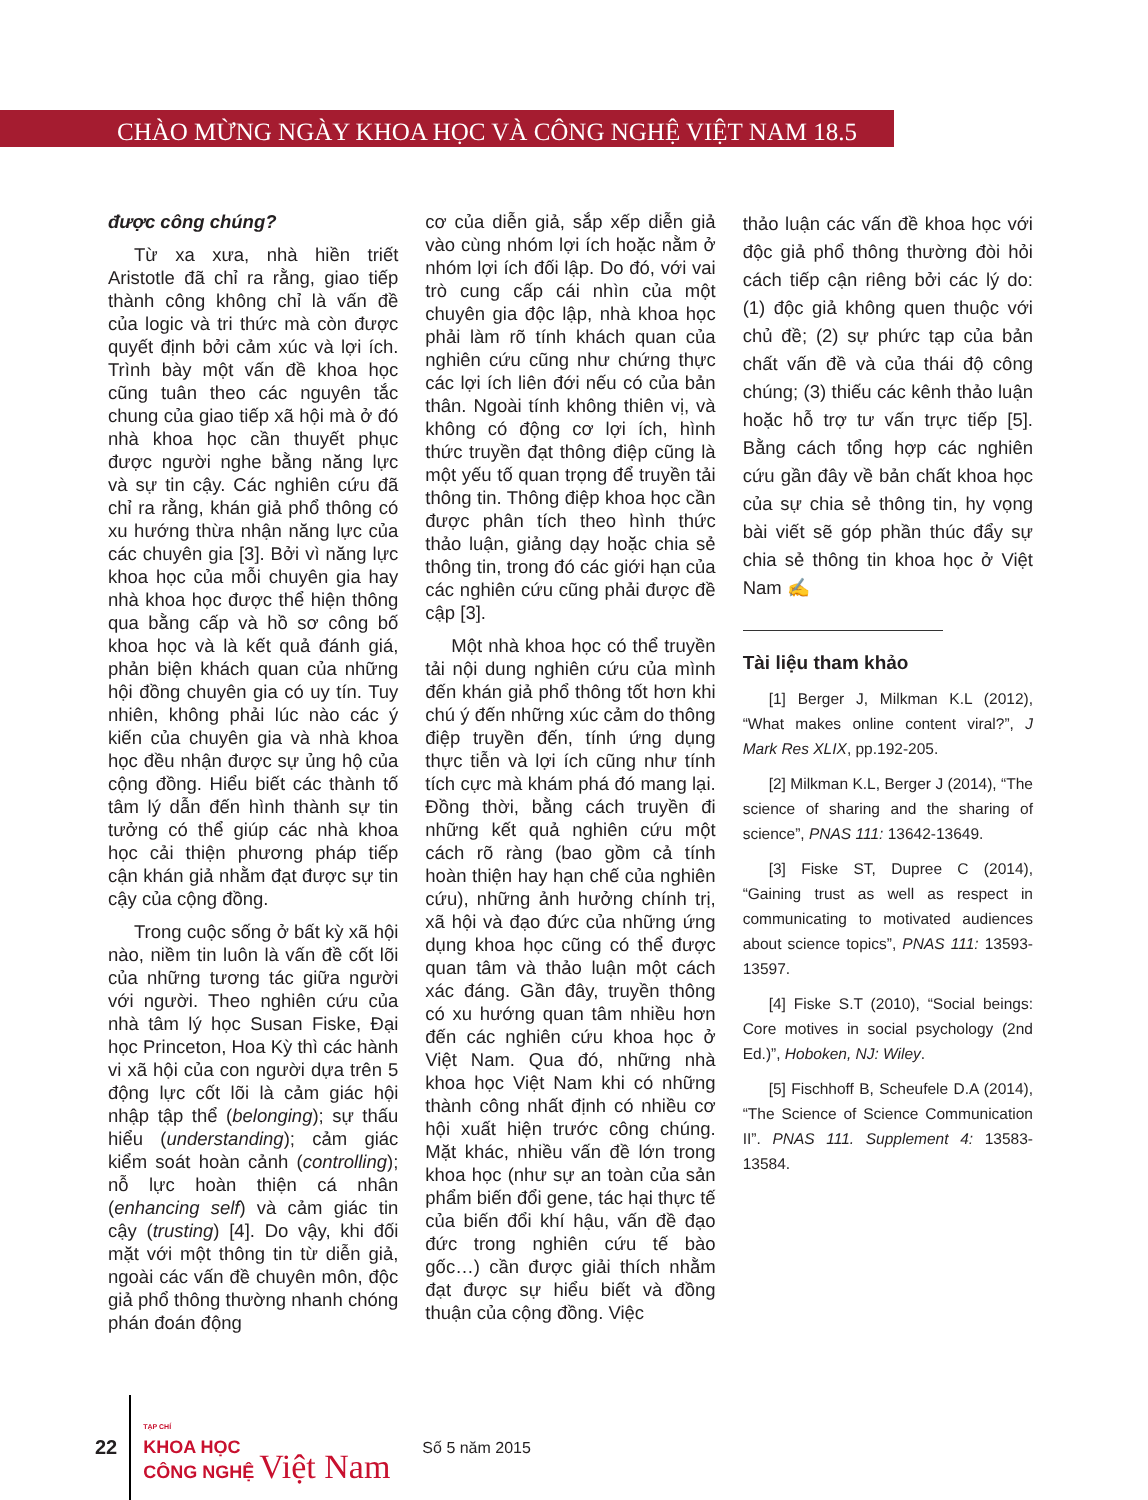CHÀO MỪNG NGÀY KHOA HỌC VÀ CÔNG NGHỆ VIỆT NAM 18.5
được công chúng?
Từ xa xưa, nhà hiền triết Aristotle đã chỉ ra rằng, giao tiếp thành công không chỉ là vấn đề của logic và tri thức mà còn được quyết định bởi cảm xúc và lợi ích. Trình bày một vấn đề khoa học cũng tuân theo các nguyên tắc chung của giao tiếp xã hội mà ở đó nhà khoa học cần thuyết phục được người nghe bằng năng lực và sự tin cậy. Các nghiên cứu đã chỉ ra rằng, khán giả phổ thông có xu hướng thừa nhận năng lực của các chuyên gia [3]. Bởi vì năng lực khoa học của mỗi chuyên gia hay nhà khoa học được thể hiện thông qua bằng cấp và hồ sơ công bố khoa học và là kết quả đánh giá, phản biện khách quan của những hội đồng chuyên gia có uy tín. Tuy nhiên, không phải lúc nào các ý kiến của chuyên gia và nhà khoa học đều nhận được sự ủng hộ của cộng đồng. Hiểu biết các thành tố tâm lý dẫn đến hình thành sự tin tưởng có thể giúp các nhà khoa học cải thiện phương pháp tiếp cận khán giả nhằm đạt được sự tin cậy của cộng đồng.
Trong cuộc sống ở bất kỳ xã hội nào, niềm tin luôn là vấn đề cốt lõi của những tương tác giữa người với người. Theo nghiên cứu của nhà tâm lý học Susan Fiske, Đại học Princeton, Hoa Kỳ thì các hành vi xã hội của con người dựa trên 5 động lực cốt lõi là cảm giác hội nhập tập thể (belonging); sự thấu hiểu (understanding); cảm giác kiểm soát hoàn cảnh (controlling); nỗ lực hoàn thiện cá nhân (enhancing self) và cảm giác tin cậy (trusting) [4]. Do vậy, khi đối mặt với một thông tin từ diễn giả, ngoài các vấn đề chuyên môn, độc giả phổ thông thường nhanh chóng phán đoán động
cơ của diễn giả, sắp xếp diễn giả vào cùng nhóm lợi ích hoặc nằm ở nhóm lợi ích đối lập. Do đó, với vai trò cung cấp cái nhìn của một chuyên gia độc lập, nhà khoa học phải làm rõ tính khách quan của nghiên cứu cũng như chứng thực các lợi ích liên đới nếu có của bản thân. Ngoài tính không thiên vị, và không có động cơ lợi ích, hình thức truyền đạt thông điệp cũng là một yếu tố quan trọng để truyền tải thông tin. Thông điệp khoa học cần được phân tích theo hình thức thảo luận, giảng dạy hoặc chia sẻ thông tin, trong đó các giới hạn của các nghiên cứu cũng phải được đề cập [3].
Một nhà khoa học có thể truyền tải nội dung nghiên cứu của mình đến khán giả phổ thông tốt hơn khi chú ý đến những xúc cảm do thông điệp truyền đến, tính ứng dụng thực tiễn và lợi ích cũng như tính tích cực mà khám phá đó mang lại. Đồng thời, bằng cách truyền đi những kết quả nghiên cứu một cách rõ ràng (bao gồm cả tính hoàn thiện hay hạn chế của nghiên cứu), những ảnh hưởng chính trị, xã hội và đạo đức của những ứng dụng khoa học cũng có thể được quan tâm và thảo luận một cách xác đáng. Gần đây, truyền thông có xu hướng quan tâm nhiều hơn đến các nghiên cứu khoa học ở Việt Nam. Qua đó, những nhà khoa học Việt Nam khi có những thành công nhất định có nhiều cơ hội xuất hiện trước công chúng. Mặt khác, nhiều vấn đề lớn trong khoa học (như sự an toàn của sản phẩm biến đổi gene, tác hại thực tế của biến đổi khí hậu, vấn đề đạo đức trong nghiên cứu tế bào gốc…) cần được giải thích nhằm đạt được sự hiểu biết và đồng thuận của cộng đồng. Việc
thảo luận các vấn đề khoa học với độc giả phổ thông thường đòi hỏi cách tiếp cận riêng bởi các lý do: (1) độc giả không quen thuộc với chủ đề; (2) sự phức tạp của bản chất vấn đề và của thái độ công chúng; (3) thiếu các kênh thảo luận hoặc hỗ trợ tư vấn trực tiếp [5]. Bằng cách tổng hợp các nghiên cứu gần đây về bản chất khoa học của sự chia sẻ thông tin, hy vọng bài viết sẽ góp phần thúc đẩy sự chia sẻ thông tin khoa học ở Việt Nam ✍
Tài liệu tham khảo
[1] Berger J, Milkman K.L (2012), “What makes online content viral?”, J Mark Res XLIX, pp.192-205.
[2] Milkman K.L, Berger J (2014), “The science of sharing and the sharing of science”, PNAS 111: 13642-13649.
[3] Fiske ST, Dupree C (2014), “Gaining trust as well as respect in communicating to motivated audiences about science topics”, PNAS 111: 13593-13597.
[4] Fiske S.T (2010), “Social beings: Core motives in social psychology (2nd Ed.)”, Hoboken, NJ: Wiley.
[5] Fischhoff B, Scheufele D.A (2014), “The Science of Science Communication II”. PNAS 111. Supplement 4: 13583-13584.
22
TẠP CHÍ
KHOA HỌC
CÔNG NGHỆ Việt Nam
Số 5 năm 2015